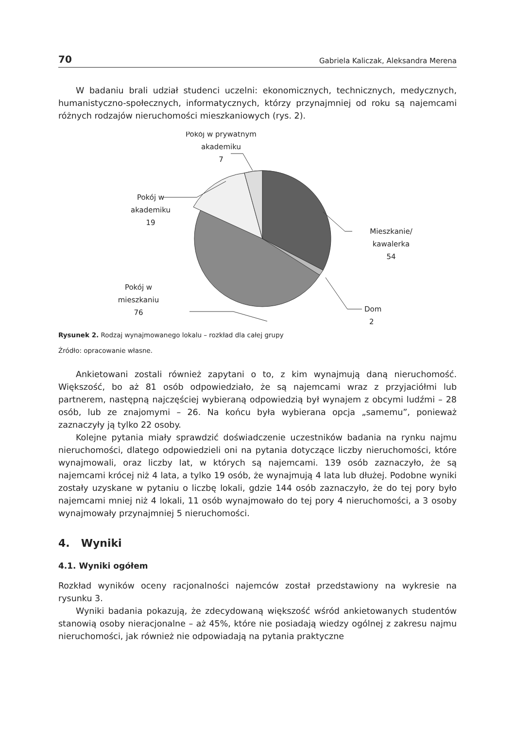70 Gabriela Kaliczak, Aleksandra Merena
W badaniu brali udział studenci uczelni: ekonomicznych, technicznych, medycznych, humanistyczno-społecznych, informatycznych, którzy przynajmniej od roku są najemcami różnych rodzajów nieruchomości mieszkaniowych (rys. 2).
Pokój w prywatnym
akademiku
7
Pokój w
akademiku
19
Mieszkanie/
kawalerka
54
Pokój w
mieszkaniu
76
Dom
2
Rysunek 2. Rodzaj wynajmowanego lokalu – rozkład dla całej grupy
Źródło: opracowanie własne.
Ankietowani zostali również zapytani o to, z kim wynajmują daną nieruchomość. Większość, bo aż 81 osób odpowiedziało, że są najemcami wraz z przyjaciółmi lub partnerem, następną najczęściej wybieraną odpowiedzią był wynajem z obcymi ludźmi – 28 osób, lub ze znajomymi – 26. Na końcu była wybierana opcja „samemu”, ponieważ zaznaczyły ją tylko 22 osoby.
Kolejne pytania miały sprawdzić doświadczenie uczestników badania na rynku najmu nieruchomości, dlatego odpowiedzieli oni na pytania dotyczące liczby nieruchomości, które wynajmowali, oraz liczby lat, w których są najemcami. 139 osób zaznaczyło, że są najemcami krócej niż 4 lata, a tylko 19 osób, że wynajmują 4 lata lub dłużej. Podobne wyniki zostały uzyskane w pytaniu o liczbę lokali, gdzie 144 osób zaznaczyło, że do tej pory było najemcami mniej niż 4 lokali, 11 osób wynajmowało do tej pory 4 nieruchomości, a 3 osoby wynajmowały przynajmniej 5 nieruchomości.
4. Wyniki
4.1. Wyniki ogółem
Rozkład wyników oceny racjonalności najemców został przedstawiony na wykresie na rysunku 3.
Wyniki badania pokazują, że zdecydowaną większość wśród ankietowanych studentów stanowią osoby nieracjonalne – aż 45%, które nie posiadają wiedzy ogólnej z zakresu najmu nieruchomości, jak również nie odpowiadają na pytania praktyczne